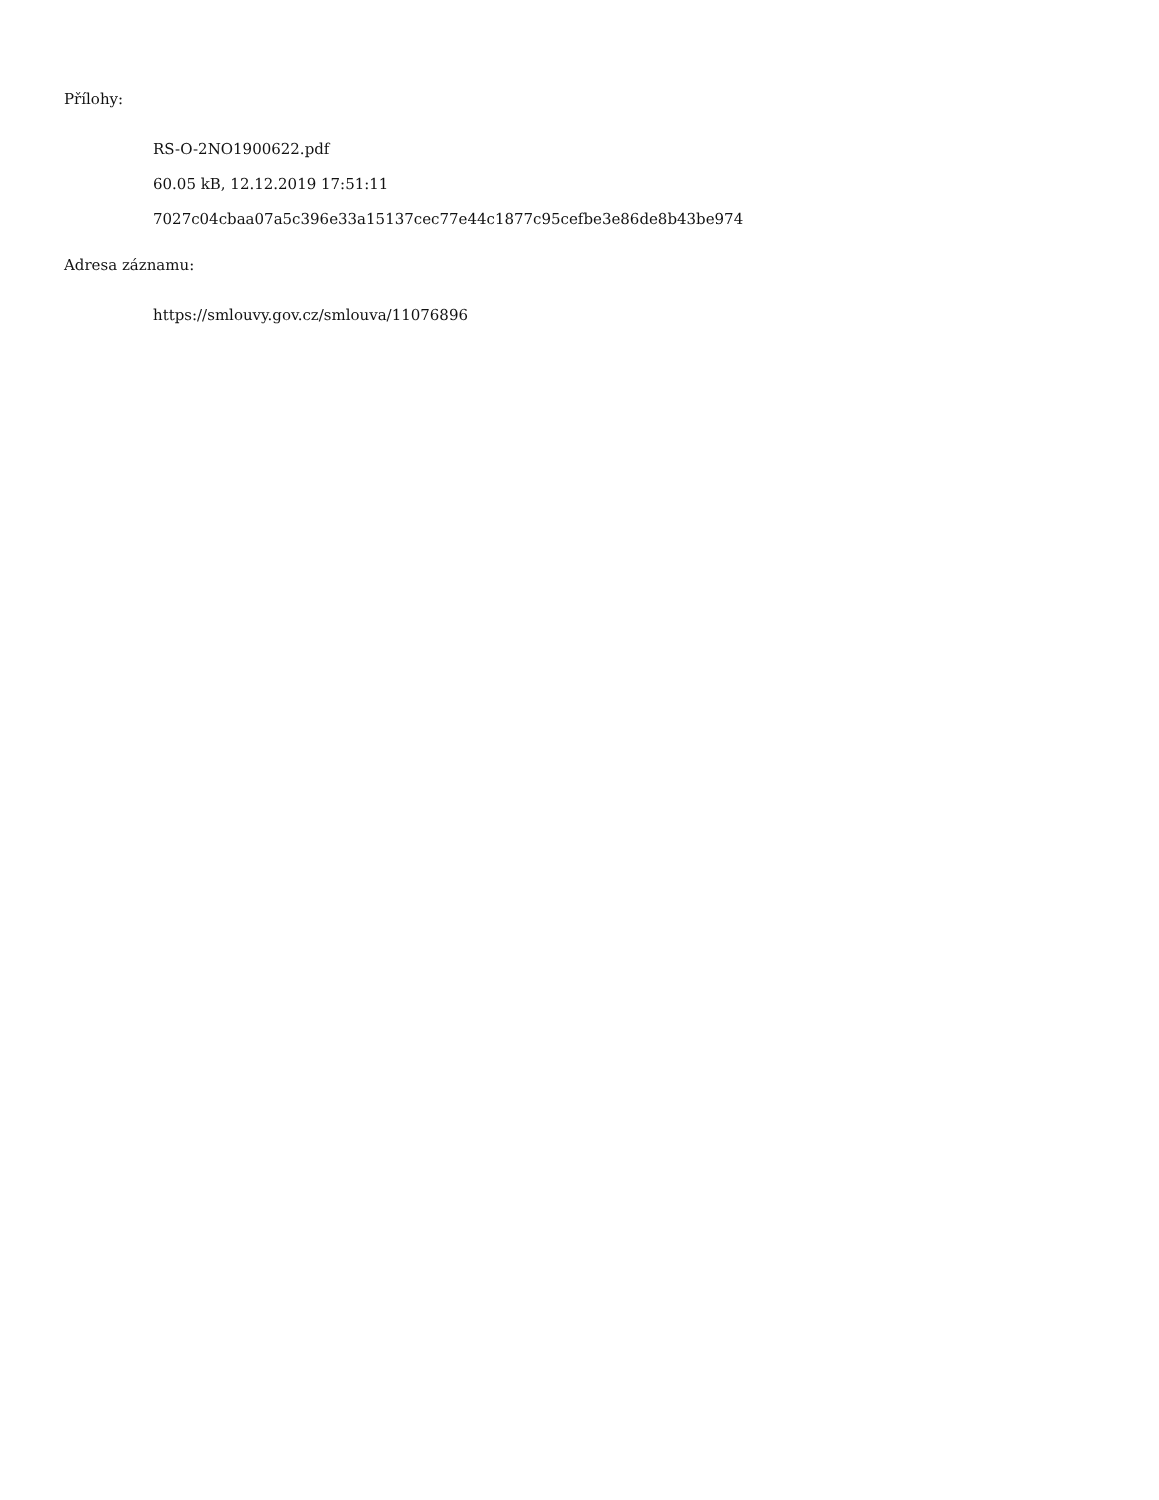Přílohy:
RS-O-2NO1900622.pdf
60.05 kB, 12.12.2019 17:51:11
7027c04cbaa07a5c396e33a15137cec77e44c1877c95cefbe3e86de8b43be974
Adresa záznamu:
https://smlouvy.gov.cz/smlouva/11076896